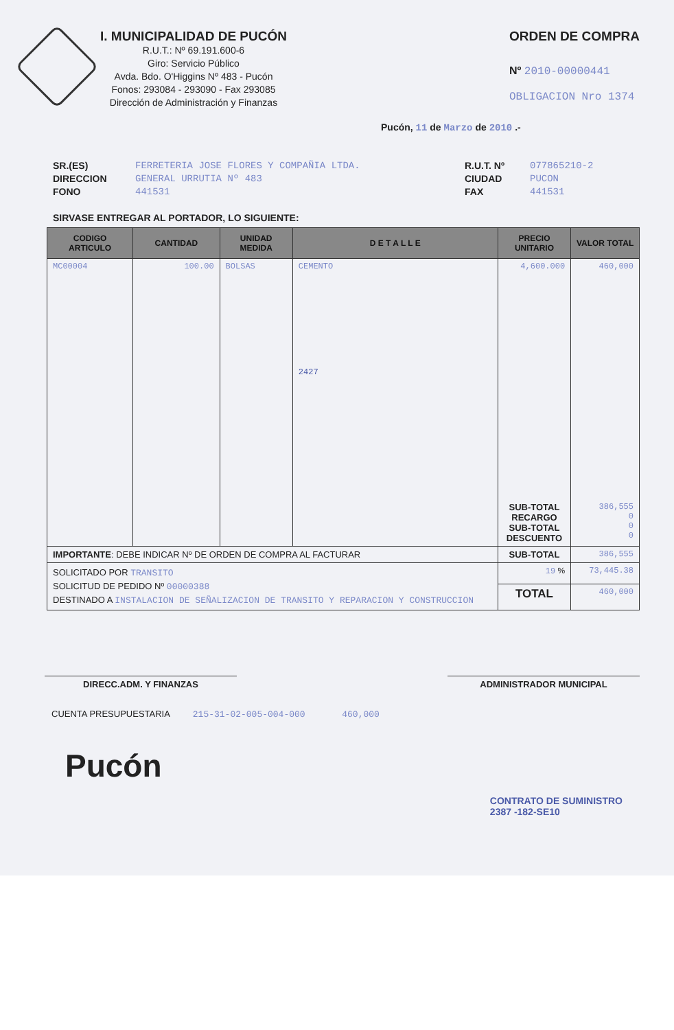I. MUNICIPALIDAD DE PUCÓN
R.U.T.: Nº 69.191.600-6
Giro: Servicio Público
Avda. Bdo. O'Higgins Nº 483 - Pucón
Fonos: 293084 - 293090 - Fax 293085
Dirección de Administración y Finanzas
ORDEN DE COMPRA
Nº 2010-00000441
OBLIGACION Nro 1374
Pucón, 11 de Marzo de 2010 .-
SR.(ES)
DIRECCION
FONO
FERRETERIA JOSE FLORES Y COMPAÑIA LTDA.
GENERAL URRUTIA Nº 483
441531
R.U.T. Nº
CIUDAD
FAX
077865210-2
PUCON
441531
SIRVASE ENTREGAR AL PORTADOR, LO SIGUIENTE:
| CODIGO ARTICULO | CANTIDAD | UNIDAD MEDIDA | D E T A L L E | PRECIO UNITARIO | VALOR TOTAL |
| --- | --- | --- | --- | --- | --- |
| MC00004 | 100.00 | BOLSAS | CEMENTO 2427 | 4,600.000 | 460,000 |
| | | | | SUB-TOTAL RECARGO SUB-TOTAL DESCUENTO | 386,555 0 0 0 |
| IMPORTANTE : DEBE INDICAR Nº DE ORDEN DE COMPRA AL FACTURAR | | | | SUB-TOTAL | 386,555 |
| SOLICITADO POR TRANSITO SOLICITUD DE PEDIDO Nº 00000388 DESTINADO A INSTALACION DE SEÑALIZACION DE TRANSITO Y REPARACION Y CONSTRUCCION | | | | 19 % | 73,445.38 |
| | | | | TOTAL | 460,000 |
DIRECC.ADM. Y FINANZAS ADMINISTRADOR MUNICIPAL
CUENTA PRESUPUESTARIA 215-31-02-005-004-000 460,000
Pucón
CONTRATO DE SUMINISTRO
2387 -182-SE10